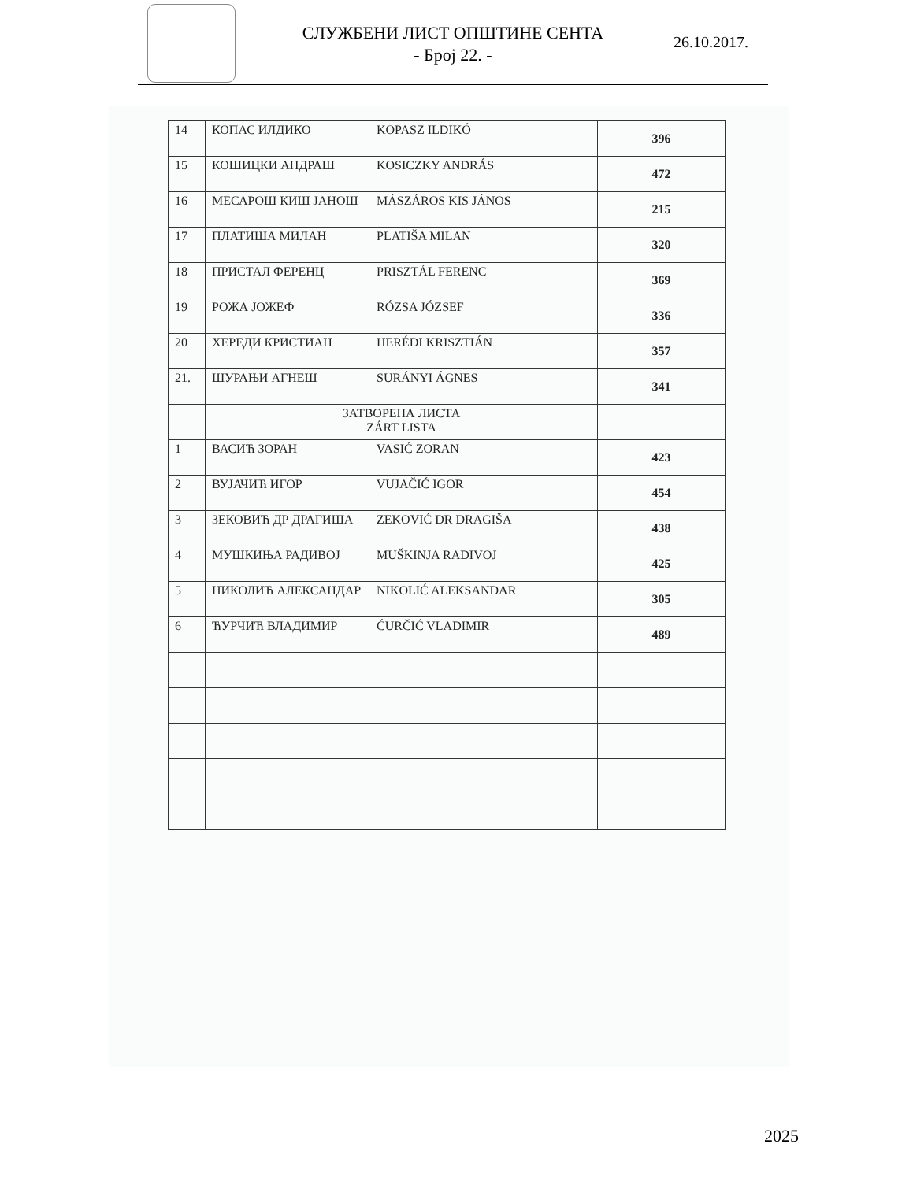СЛУЖБЕНИ ЛИСТ ОПШТИНЕ СЕНТА
- Број 22. -
26.10.2017.
| 14 | КОПАС ИЛДИКО KOPASZ ILDIKÓ | 396 |
| 15 | КОШИЦКИ АНДРАШ KOSICZKY ANDRÁS | 472 |
| 16 | МЕСАРОШ КИШ ЈАНОШ MÁSZÁROS KIS JÁNOS | 215 |
| 17 | ПЛАТИША МИЛАН PLATIŠA MILAN | 320 |
| 18 | ПРИСТАЛ ФЕРЕНЦ PRISZTÁL FERENC | 369 |
| 19 | РОЖА ЈОЖЕФ RÓZSA JÓZSEF | 336 |
| 20 | ХЕРЕДИ КРИСТИАН HERÉDI KRISZTIÁN | 357 |
| 21. | ШУРАЊИ АГНЕШ SURÁNYI ÁGNES | 341 |
| | ЗАТВОРЕНА ЛИСТА ZÁRT LISTA | |
| 1 | ВАСИЋ ЗОРАН VASIĆ ZORAN | 423 |
| 2 | ВУЈАЧИЋ ИГОР VUJAČIĆ IGOR | 454 |
| 3 | ЗЕКОВИЋ ДР ДРАГИША ZEKOVIĆ DR DRAGIŠA | 438 |
| 4 | МУШКИЊА РАДИВОЈ MUŠKINJA RADIVOJ | 425 |
| 5 | НИКОЛИЋ АЛЕКСАНДАР NIKOLIĆ ALEKSANDAR | 305 |
| 6 | ЋУРЧИЋ ВЛАДИМИР ĆURČIĆ VLADIMIR | 489 |
2025